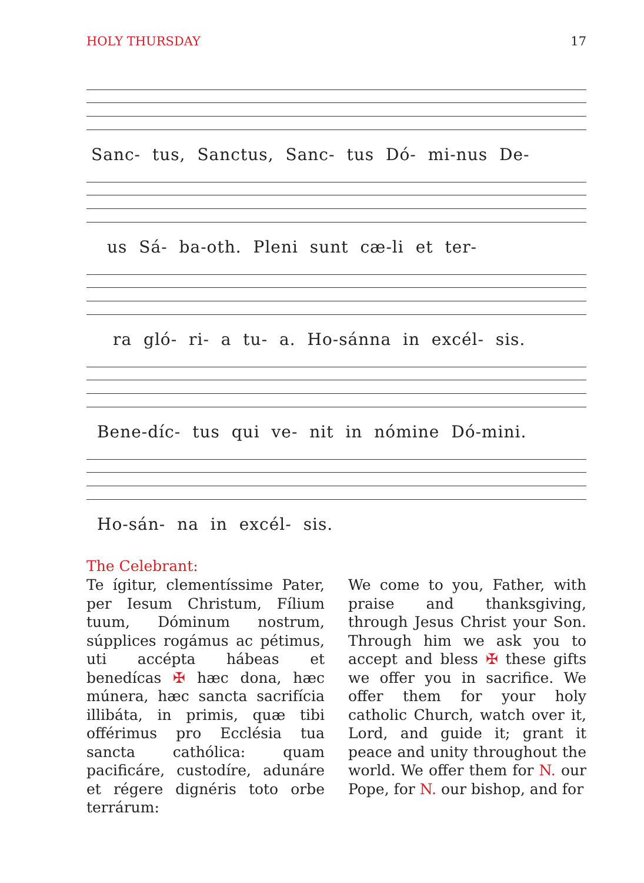HOLY THURSDAY 17
Sanc- tus, Sanctus, Sanc- tus Dó- mi-nus De-
us Sá- ba-oth. Pleni sunt cæ-li et ter-
ra gló- ri- a tu- a. Ho-sánna in excél- sis.
Bene-díc- tus qui ve- nit in nómine Dó-mini.
Ho-sán- na in excél- sis.
The Celebrant:
Te ígitur, clementíssime Pater, per Iesum Christum, Fílium tuum, Dóminum nostrum, súpplices rogámus ac pétimus, uti accépta hábeas et benedícas ✠ hæc dona, hæc múnera, hæc sancta sacrifícia illibáta, in primis, quæ tibi offérimus pro Ecclésia tua sancta cathólica: quam pacificáre, custodíre, adunáre et régere dignéris toto orbe terrárum:
We come to you, Father, with praise and thanksgiving, through Jesus Christ your Son. Through him we ask you to accept and bless ✠ these gifts we offer you in sacrifice. We offer them for your holy catholic Church, watch over it, Lord, and guide it; grant it peace and unity throughout the world. We offer them for N. our Pope, for N. our bishop, and for